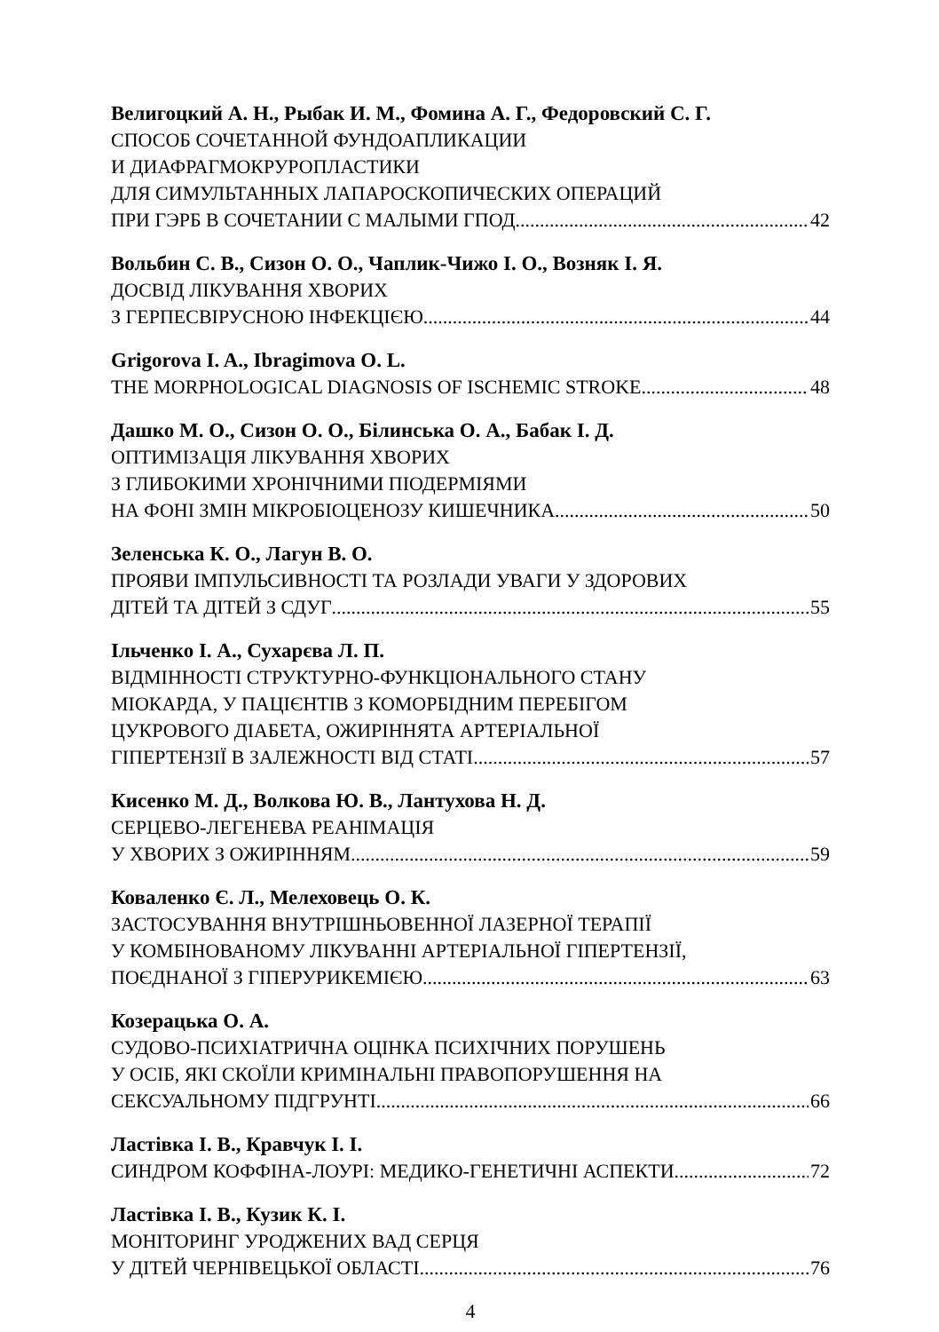Велигоцкий А. Н., Рыбак И. М., Фомина А. Г., Федоровский С. Г.
СПОСОБ СОЧЕТАННОЙ ФУНДОАПЛИКАЦИИ
И ДИАФРАГМОКРУРОПЛАСТИКИ
ДЛЯ СИМУЛЬТАННЫХ ЛАПАРОСКОПИЧЕСКИХ ОПЕРАЦИЙ
ПРИ ГЭРБ В СОЧЕТАНИИ С МАЛЫМИ ГПОД 42
Вольбин С. В., Сизон О. О., Чаплик-Чижо І. О., Возняк І. Я.
ДОСВІД ЛІКУВАННЯ ХВОРИХ
З ГЕРПЕСВІРУСНОЮ ІНФЕКЦІЄЮ 44
Grigorova I. A., Ibragimova O. L.
THE MORPHOLOGICAL DIAGNOSIS OF ISCHEMIC STROKE 48
Дашко М. О., Сизон О. О., Білинська О. А., Бабак І. Д.
ОПТИМІЗАЦІЯ ЛІКУВАННЯ ХВОРИХ
З ГЛИБОКИМИ ХРОНІЧНИМИ ПІОДЕРМІЯМИ
НА ФОНІ ЗМІН МІКРОБІОЦЕНОЗУ КИШЕЧНИКА 50
Зеленська К. О., Лагун В. О.
ПРОЯВИ ІМПУЛЬСИВНОСТІ ТА РОЗЛАДИ УВАГИ У ЗДОРОВИХ
ДІТЕЙ ТА ДІТЕЙ З СДУГ 55
Ільченко І. А., Сухарєва Л. П.
ВІДМІННОСТІ СТРУКТУРНО-ФУНКЦІОНАЛЬНОГО СТАНУ
МІОКАРДА, У ПАЦІЄНТІВ З КОМОРБІДНИМ ПЕРЕБІГОМ
ЦУКРОВОГО ДІАБЕТА, ОЖИРІННЯТА АРТЕРІАЛЬНОЇ
ГІПЕРТЕНЗІЇ В ЗАЛЕЖНОСТІ ВІД СТАТІ 57
Кисенко М. Д., Волкова Ю. В., Лантухова Н. Д.
СЕРЦЕВО-ЛЕГЕНЕВА РЕАНІМАЦІЯ
У ХВОРИХ З ОЖИРІННЯМ 59
Коваленко Є. Л., Мелеховець О. К.
ЗАСТОСУВАННЯ ВНУТРІШНЬОВЕННОЇ ЛАЗЕРНОЇ ТЕРАПІЇ
У КОМБІНОВАНОМУ ЛІКУВАННІ АРТЕРІАЛЬНОЇ ГІПЕРТЕНЗІЇ,
ПОЄДНАНОЇ З ГІПЕРУРИКЕМІЄЮ 63
Козерацька О. А.
СУДОВО-ПСИХІАТРИЧНА ОЦІНКА ПСИХІЧНИХ ПОРУШЕНЬ
У ОСІБ, ЯКІ СКОЇЛИ КРИМІНАЛЬНІ ПРАВОПОРУШЕННЯ НА
СЕКСУАЛЬНОМУ ПІДГРУНТІ 66
Ластівка І. В., Кравчук І. І.
СИНДРОМ КОФФІНА-ЛОУРІ: МЕДИКО-ГЕНЕТИЧНІ АСПЕКТИ 72
Ластівка І. В., Кузик К. І.
МОНІТОРИНГ УРОДЖЕНИХ ВАД СЕРЦЯ
У ДІТЕЙ ЧЕРНІВЕЦЬКОЇ ОБЛАСТІ 76
4